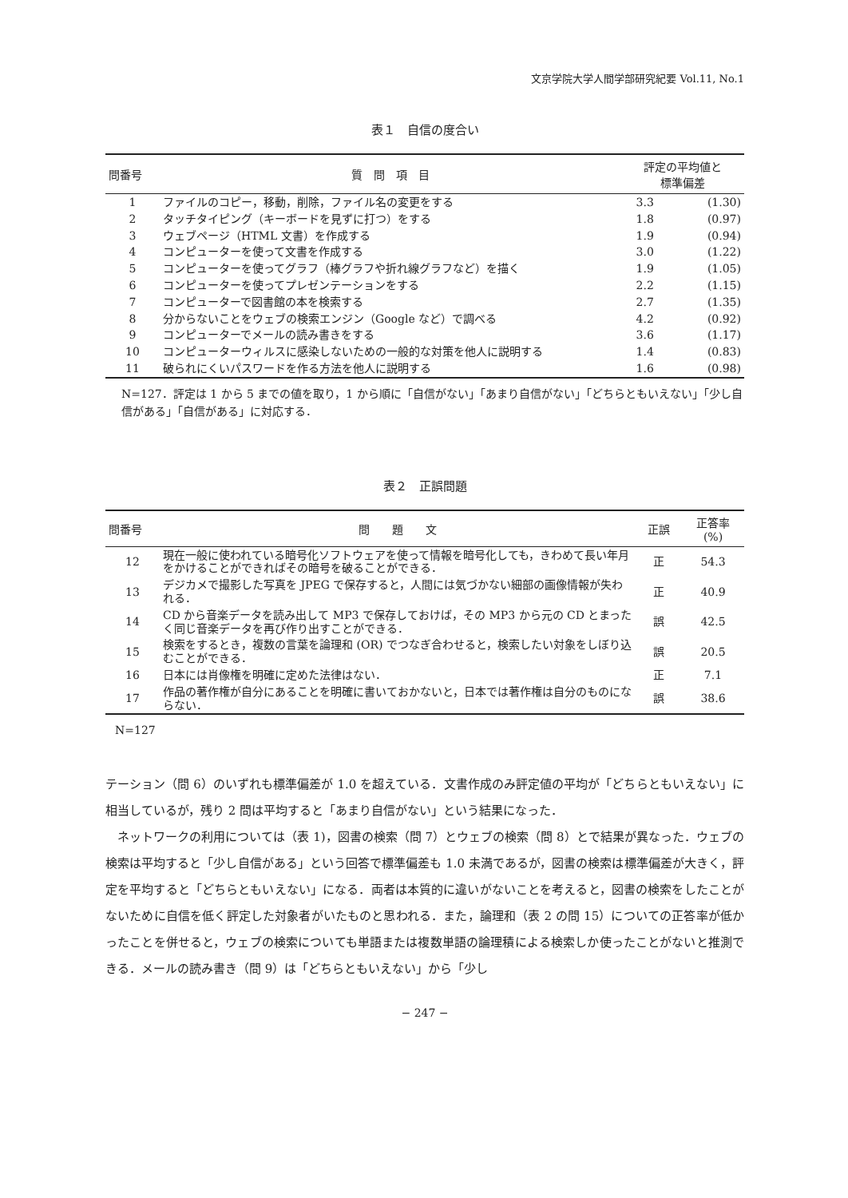文京学院大学人間学部研究紀要 Vol.11, No.1
表１　自信の度合い
| 問番号 | 質 問 項 目 | 評定の平均値と 標準偏差 | |
| --- | --- | --- | --- |
| 1 | ファイルのコピー，移動，削除，ファイル名の変更をする | 3.3 | (1.30) |
| 2 | タッチタイピング（キーボードを見ずに打つ）をする | 1.8 | (0.97) |
| 3 | ウェブページ（HTML 文書）を作成する | 1.9 | (0.94) |
| 4 | コンピューターを使って文書を作成する | 3.0 | (1.22) |
| 5 | コンピューターを使ってグラフ（棒グラフや折れ線グラフなど）を描く | 1.9 | (1.05) |
| 6 | コンピューターを使ってプレゼンテーションをする | 2.2 | (1.15) |
| 7 | コンピューターで図書館の本を検索する | 2.7 | (1.35) |
| 8 | 分からないことをウェブの検索エンジン（Google など）で調べる | 4.2 | (0.92) |
| 9 | コンピューターでメールの読み書きをする | 3.6 | (1.17) |
| 10 | コンピューターウィルスに感染しないための一般的な対策を他人に説明する | 1.4 | (0.83) |
| 11 | 破られにくいパスワードを作る方法を他人に説明する | 1.6 | (0.98) |
N=127．評定は 1 から 5 までの値を取り，1 から順に「自信がない」「あまり自信がない」「どちらともいえない」「少し自信がある」「自信がある」に対応する．
表２　正誤問題
| 問番号 | 問 題 文 | 正誤 | 正答率 (%) |
| --- | --- | --- | --- |
| 12 | 現在一般に使われている暗号化ソフトウェアを使って情報を暗号化しても，きわめて長い年月をかけることができればその暗号を破ることができる． | 正 | 54.3 |
| 13 | デジカメで撮影した写真を JPEG で保存すると，人間には気づかない細部の画像情報が失われる． | 正 | 40.9 |
| 14 | CD から音楽データを読み出して MP3 で保存しておけば，その MP3 から元の CD とまったく同じ音楽データを再び作り出すことができる． | 誤 | 42.5 |
| 15 | 検索をするとき，複数の言葉を論理和 (OR) でつなぎ合わせると，検索したい対象をしぼり込むことができる． | 誤 | 20.5 |
| 16 | 日本には肖像権を明確に定めた法律はない． | 正 | 7.1 |
| 17 | 作品の著作権が自分にあることを明確に書いておかないと，日本では著作権は自分のものにならない． | 誤 | 38.6 |
N=127
テーション（問 6）のいずれも標準偏差が 1.0 を超えている．文書作成のみ評定値の平均が「どちらともいえない」に相当しているが，残り 2 問は平均すると「あまり自信がない」という結果になった．
　ネットワークの利用については（表 1)，図書の検索（問 7）とウェブの検索（問 8）とで結果が異なった．ウェブの検索は平均すると「少し自信がある」という回答で標準偏差も 1.0 未満であるが，図書の検索は標準偏差が大きく，評定を平均すると「どちらともいえない」になる．両者は本質的に違いがないことを考えると，図書の検索をしたことがないために自信を低く評定した対象者がいたものと思われる．また，論理和（表 2 の問 15）についての正答率が低かったことを併せると，ウェブの検索についても単語または複数単語の論理積による検索しか使ったことがないと推測できる．メールの読み書き（問 9）は「どちらともいえない」から「少し
− 247 −